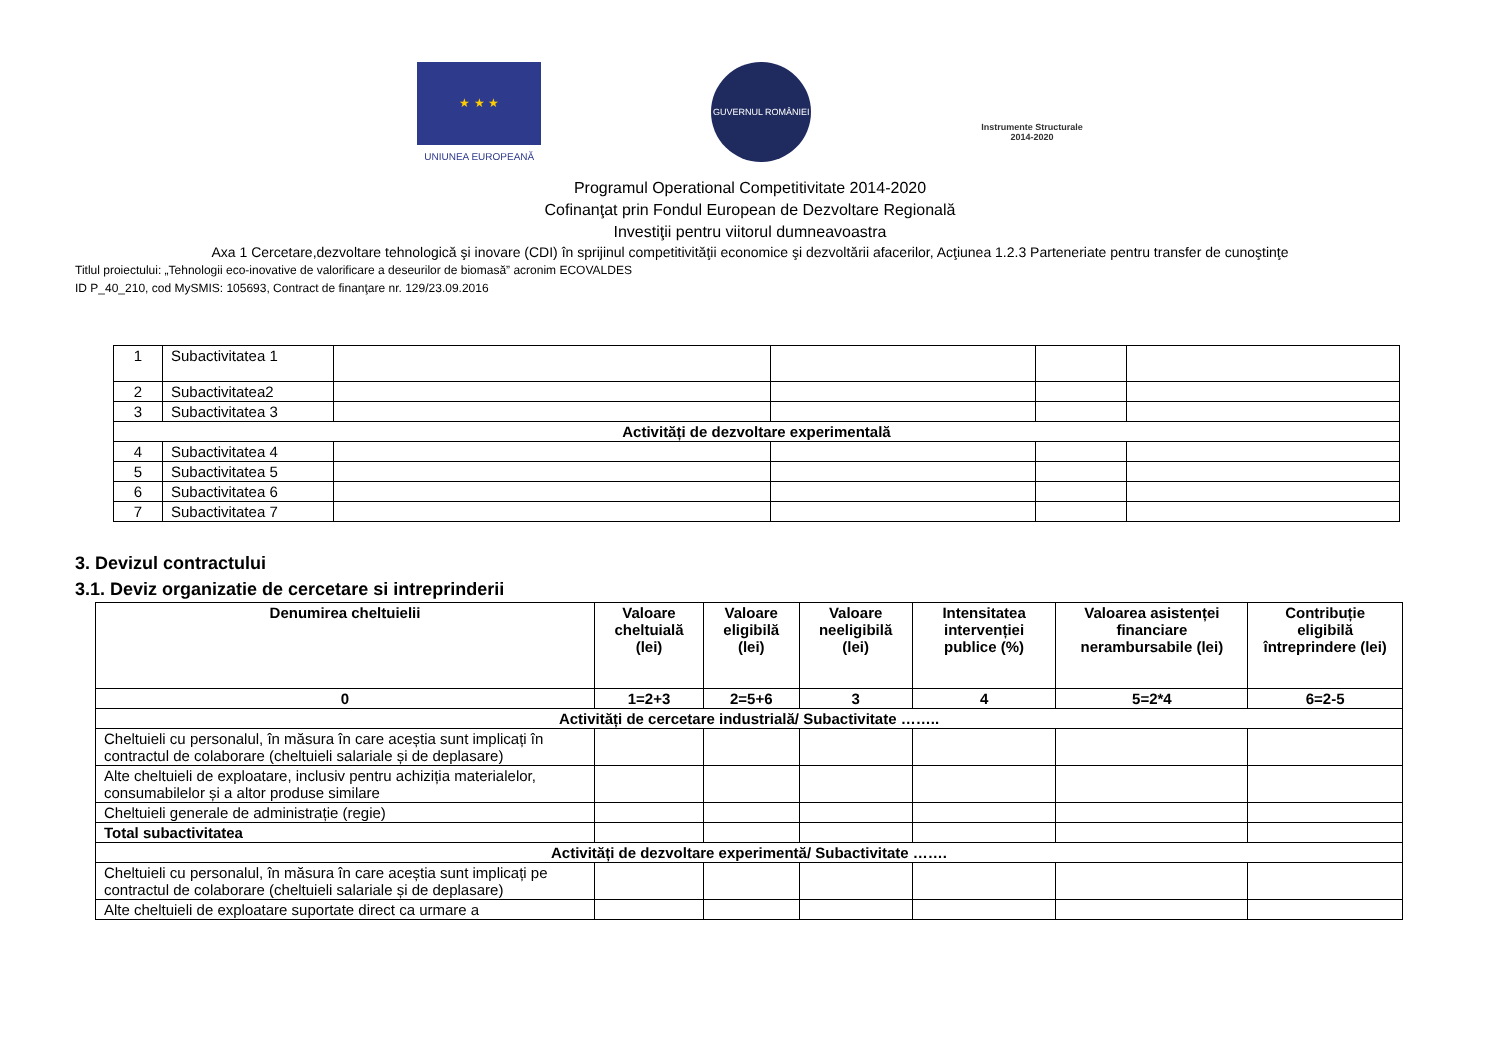★ ★ ★
UNIUNEA EUROPEANĂ
GUVERNUL ROMÂNIEI
Instrumente Structurale
2014-2020
Programul Operational Competitivitate 2014-2020
Cofinanţat prin Fondul European de Dezvoltare Regională
Investiţii pentru viitorul dumneavoastra
Axa 1 Cercetare,dezvoltare tehnologică şi inovare (CDI) în sprijinul competitivităţii economice şi dezvoltării afacerilor, Acţiunea 1.2.3 Parteneriate pentru transfer de cunoştinţe
Titlul proiectului: „Tehnologii eco-inovative de valorificare a deseurilor de biomasă” acronim ECOVALDES
ID P_40_210, cod MySMIS: 105693, Contract de finanţare nr. 129/23.09.2016
| 1 | Subactivitatea 1 | | | | |
| 2 | Subactivitatea2 | | | | |
| 3 | Subactivitatea 3 | | | | |
| Activități de dezvoltare experimentală | | | | | |
| 4 | Subactivitatea 4 | | | | |
| 5 | Subactivitatea 5 | | | | |
| 6 | Subactivitatea 6 | | | | |
| 7 | Subactivitatea 7 | | | | |
3. Devizul contractului
3.1. Deviz organizatie de cercetare si intreprinderii
| Denumirea cheltuielii | Valoare cheltuială (lei) | Valoare eligibilă (lei) | Valoare neeligibilă (lei) | Intensitatea intervenției publice (%) | Valoarea asistenței financiare nerambursabile (lei) | Contribuție eligibilă întreprindere (lei) |
| --- | --- | --- | --- | --- | --- | --- |
| 0 | 1=2+3 | 2=5+6 | 3 | 4 | 5=2*4 | 6=2-5 |
| Activități de cercetare industrială/ Subactivitate …….. | | | | | | |
| Cheltuieli cu personalul, în măsura în care aceștia sunt implicați în contractul de colaborare (cheltuieli salariale și de deplasare) | | | | | | |
| Alte cheltuieli de exploatare, inclusiv pentru achiziția materialelor, consumabilelor și a altor produse similare | | | | | | |
| Cheltuieli generale de administrație (regie) | | | | | | |
| Total subactivitatea | | | | | | |
| Activități de dezvoltare experimentă/ Subactivitate ……. | | | | | | |
| Cheltuieli cu personalul, în măsura în care aceștia sunt implicați pe contractul de colaborare (cheltuieli salariale și de deplasare) | | | | | | |
| Alte cheltuieli de exploatare suportate direct ca urmare a | | | | | | |